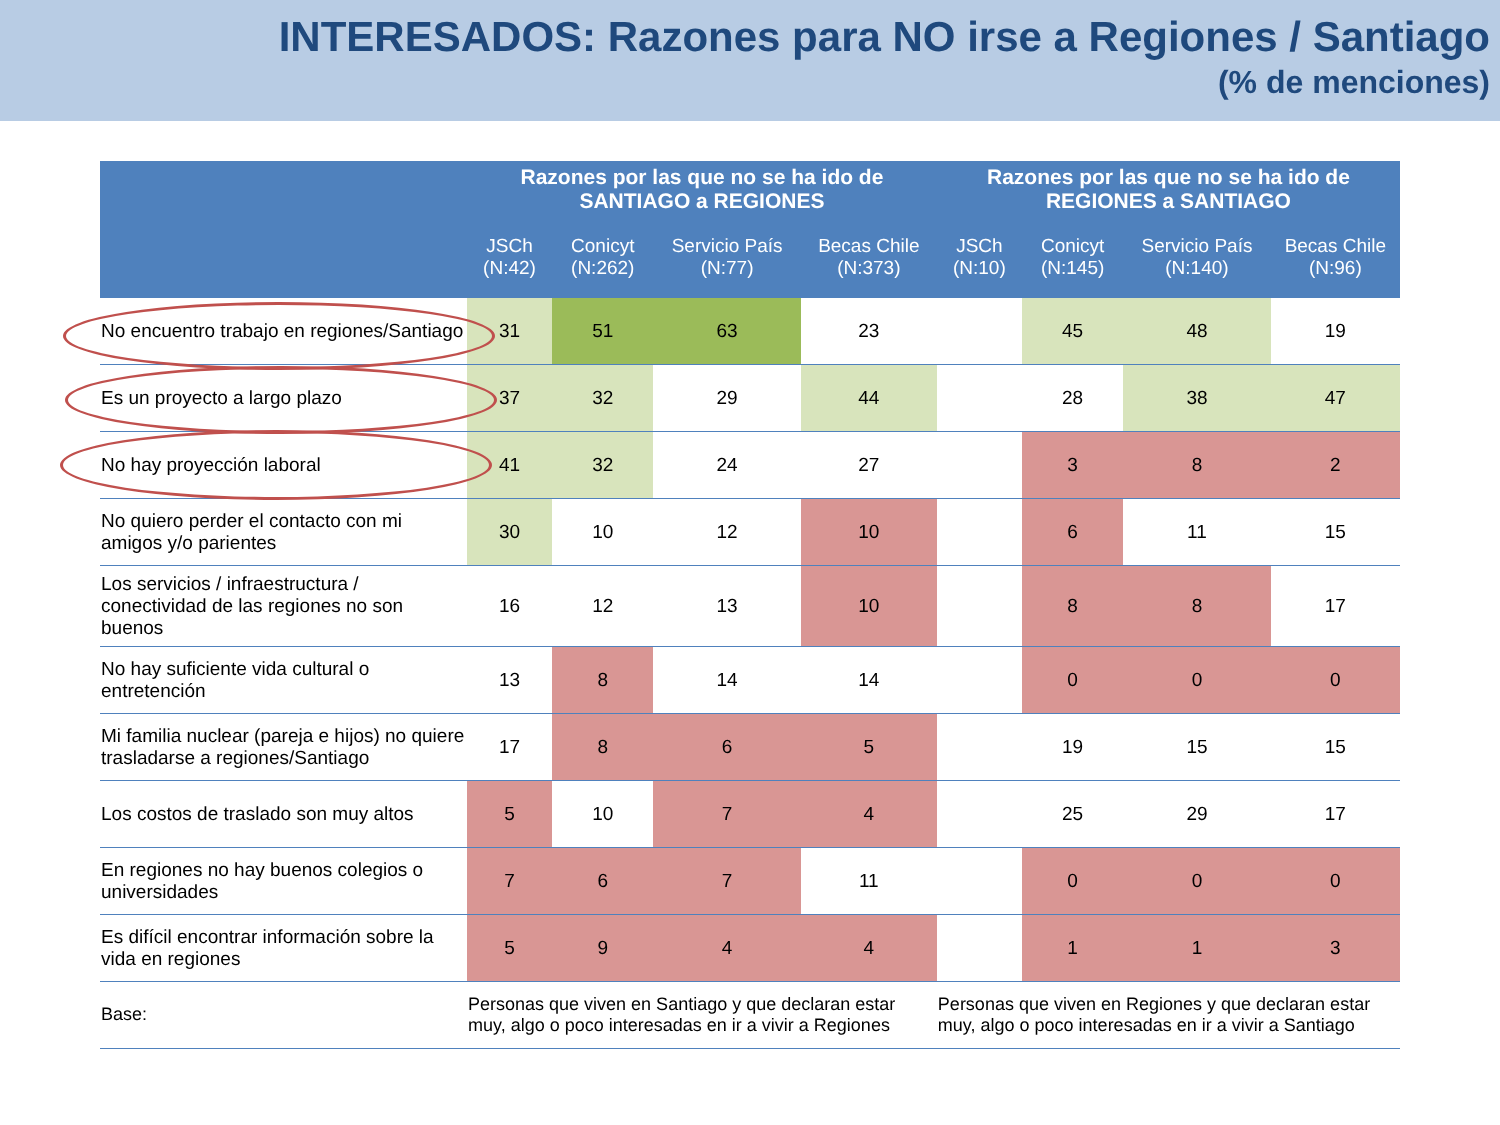INTERESADOS: Razones para NO irse a Regiones / Santiago
(% de menciones)
| | Razones por las que no se ha ido de SANTIAGO a REGIONES | | | | Razones por las que no se ha ido de REGIONES a SANTIAGO | | | |
| --- | --- | --- | --- | --- | --- | --- | --- | --- |
| | JSCh (N:42) | Conicyt (N:262) | Servicio País (N:77) | Becas Chile (N:373) | JSCh (N:10) | Conicyt (N:145) | Servicio País (N:140) | Becas Chile (N:96) |
| No encuentro trabajo en regiones/Santiago | 31 | 51 | 63 | 23 | | 45 | 48 | 19 |
| Es un proyecto a largo plazo | 37 | 32 | 29 | 44 | | 28 | 38 | 47 |
| No hay proyección laboral | 41 | 32 | 24 | 27 | | 3 | 8 | 2 |
| No quiero perder el contacto con mi amigos y/o parientes | 30 | 10 | 12 | 10 | | 6 | 11 | 15 |
| Los servicios / infraestructura / conectividad de las regiones no son buenos | 16 | 12 | 13 | 10 | | 8 | 8 | 17 |
| No hay suficiente vida cultural o entretención | 13 | 8 | 14 | 14 | | 0 | 0 | 0 |
| Mi familia nuclear (pareja e hijos) no quiere trasladarse a regiones/Santiago | 17 | 8 | 6 | 5 | | 19 | 15 | 15 |
| Los costos de traslado son muy altos | 5 | 10 | 7 | 4 | | 25 | 29 | 17 |
| En regiones no hay buenos colegios o universidades | 7 | 6 | 7 | 11 | | 0 | 0 | 0 |
| Es difícil encontrar información sobre la vida en regiones | 5 | 9 | 4 | 4 | | 1 | 1 | 3 |
| Base: | Personas que viven en Santiago y que declaran estar muy, algo o poco interesadas en ir a vivir a Regiones | | | | Personas que viven en Regiones y que declaran estar muy, algo o poco interesadas en ir a vivir a Santiago | | | |